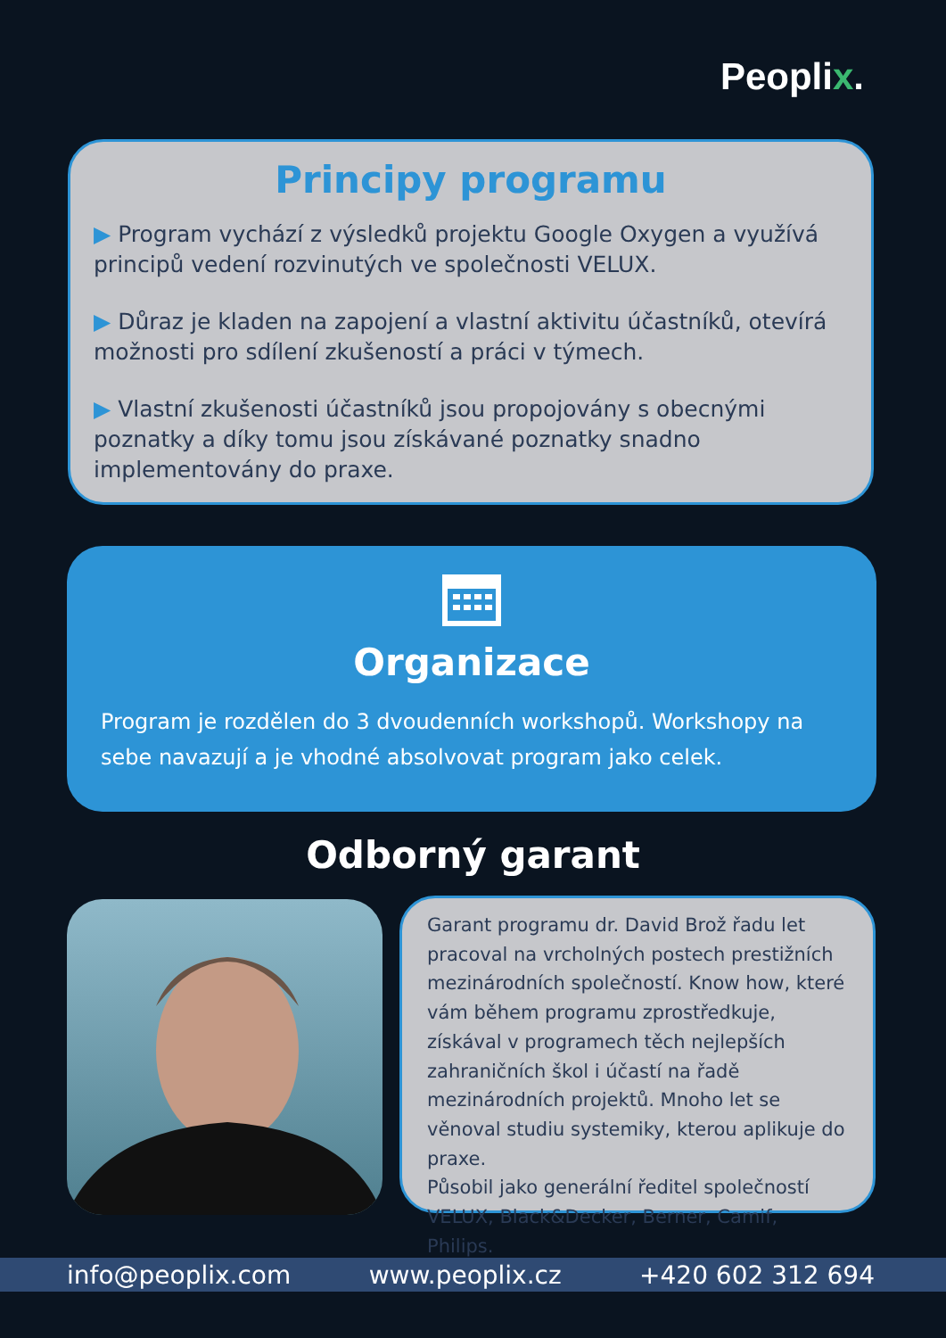Peoplix.
Principy programu
▶ Program vychází z výsledků projektu Google Oxygen a využívá principů vedení rozvinutých ve společnosti VELUX.
▶ Důraz je kladen na zapojení a vlastní aktivitu účastníků, otevírá možnosti pro sdílení zkušeností a práci v týmech.
▶ Vlastní zkušenosti účastníků jsou propojovány s obecnými poznatky a díky tomu jsou získávané poznatky snadno implementovány do praxe.
Organizace
Program je rozdělen do 3 dvoudenních workshopů. Workshopy na sebe navazují a je vhodné absolvovat program jako celek.
Odborný garant
Garant programu dr. David Brož řadu let pracoval na vrcholných postech prestižních mezinárodních společností. Know how, které vám během programu zprostředkuje, získával v programech těch nejlepších zahraničních škol i účastí na řadě mezinárodních projektů. Mnoho let se věnoval studiu systemiky, kterou aplikuje do praxe.
Působil jako generální ředitel společností VELUX, Black&Decker, Berner, Camif, Philips.
info@peoplix.com www.peoplix.cz +420 602 312 694